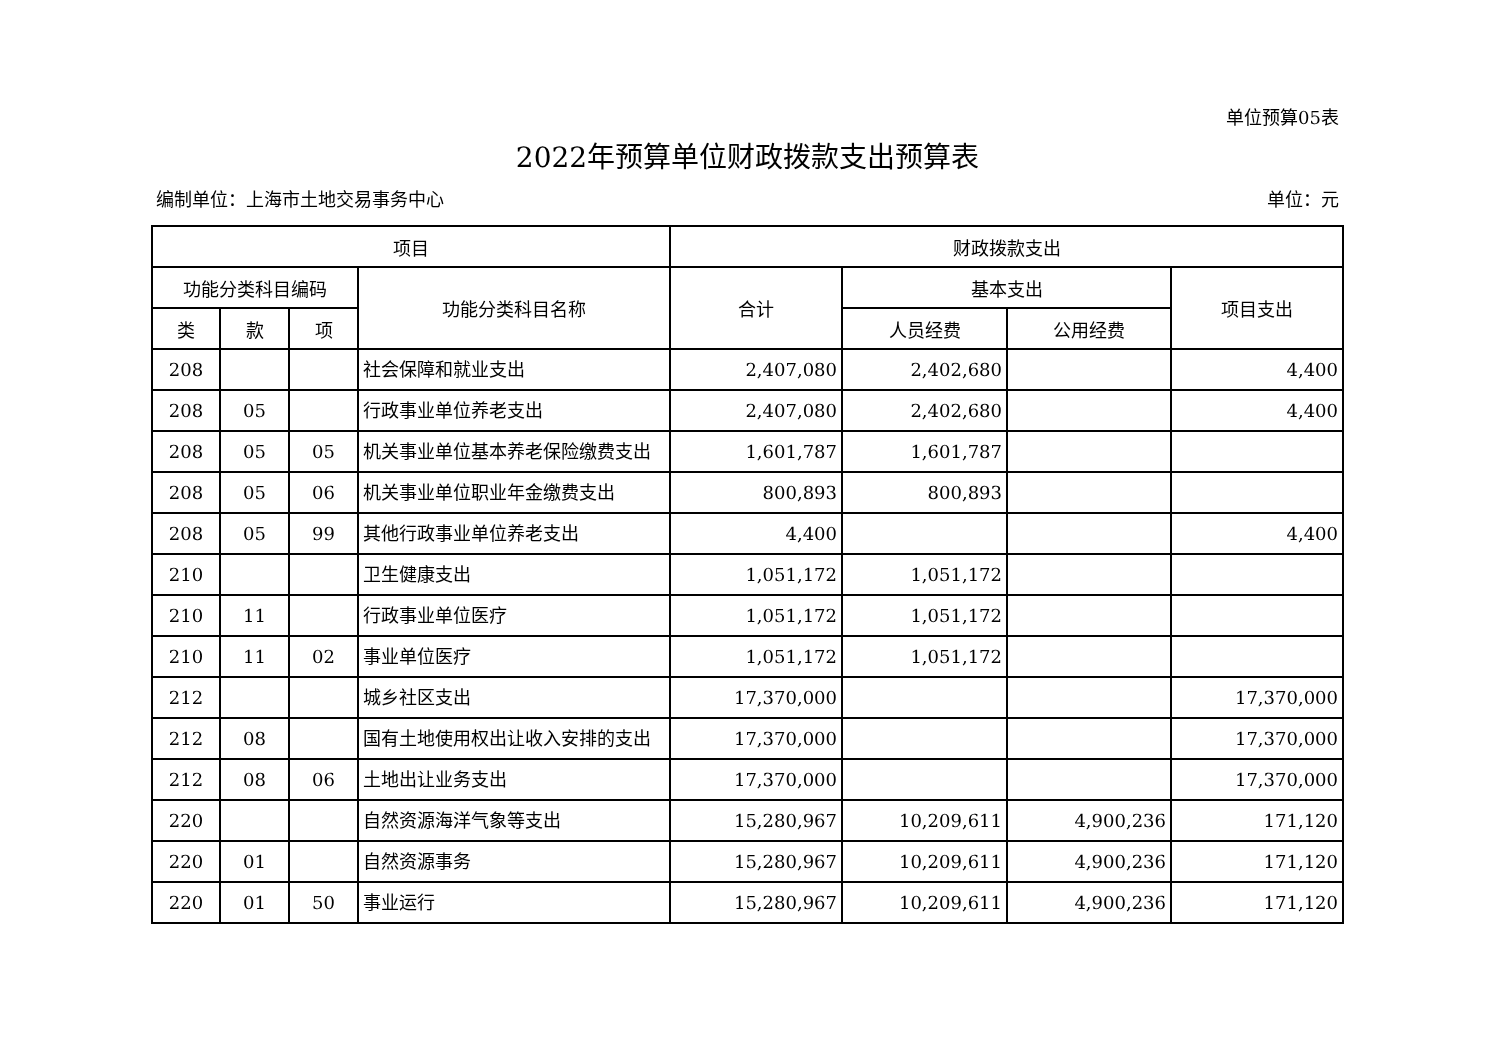单位预算05表
2022年预算单位财政拨款支出预算表
编制单位：上海市土地交易事务中心 单位：元
| 项目 | | | | 财政拨款支出 | | | |
| --- | --- | --- | --- | --- | --- | --- | --- |
| 功能分类科目编码 | | | 功能分类科目名称 | 合计 | 基本支出 | | 项目支出 |
| 类 | 款 | 项 | | | 人员经费 | 公用经费 | |
| 208 | | | 社会保障和就业支出 | 2,407,080 | 2,402,680 | | 4,400 |
| 208 | 05 | | 行政事业单位养老支出 | 2,407,080 | 2,402,680 | | 4,400 |
| 208 | 05 | 05 | 机关事业单位基本养老保险缴费支出 | 1,601,787 | 1,601,787 | | |
| 208 | 05 | 06 | 机关事业单位职业年金缴费支出 | 800,893 | 800,893 | | |
| 208 | 05 | 99 | 其他行政事业单位养老支出 | 4,400 | | | 4,400 |
| 210 | | | 卫生健康支出 | 1,051,172 | 1,051,172 | | |
| 210 | 11 | | 行政事业单位医疗 | 1,051,172 | 1,051,172 | | |
| 210 | 11 | 02 | 事业单位医疗 | 1,051,172 | 1,051,172 | | |
| 212 | | | 城乡社区支出 | 17,370,000 | | | 17,370,000 |
| 212 | 08 | | 国有土地使用权出让收入安排的支出 | 17,370,000 | | | 17,370,000 |
| 212 | 08 | 06 | 土地出让业务支出 | 17,370,000 | | | 17,370,000 |
| 220 | | | 自然资源海洋气象等支出 | 15,280,967 | 10,209,611 | 4,900,236 | 171,120 |
| 220 | 01 | | 自然资源事务 | 15,280,967 | 10,209,611 | 4,900,236 | 171,120 |
| 220 | 01 | 50 | 事业运行 | 15,280,967 | 10,209,611 | 4,900,236 | 171,120 |